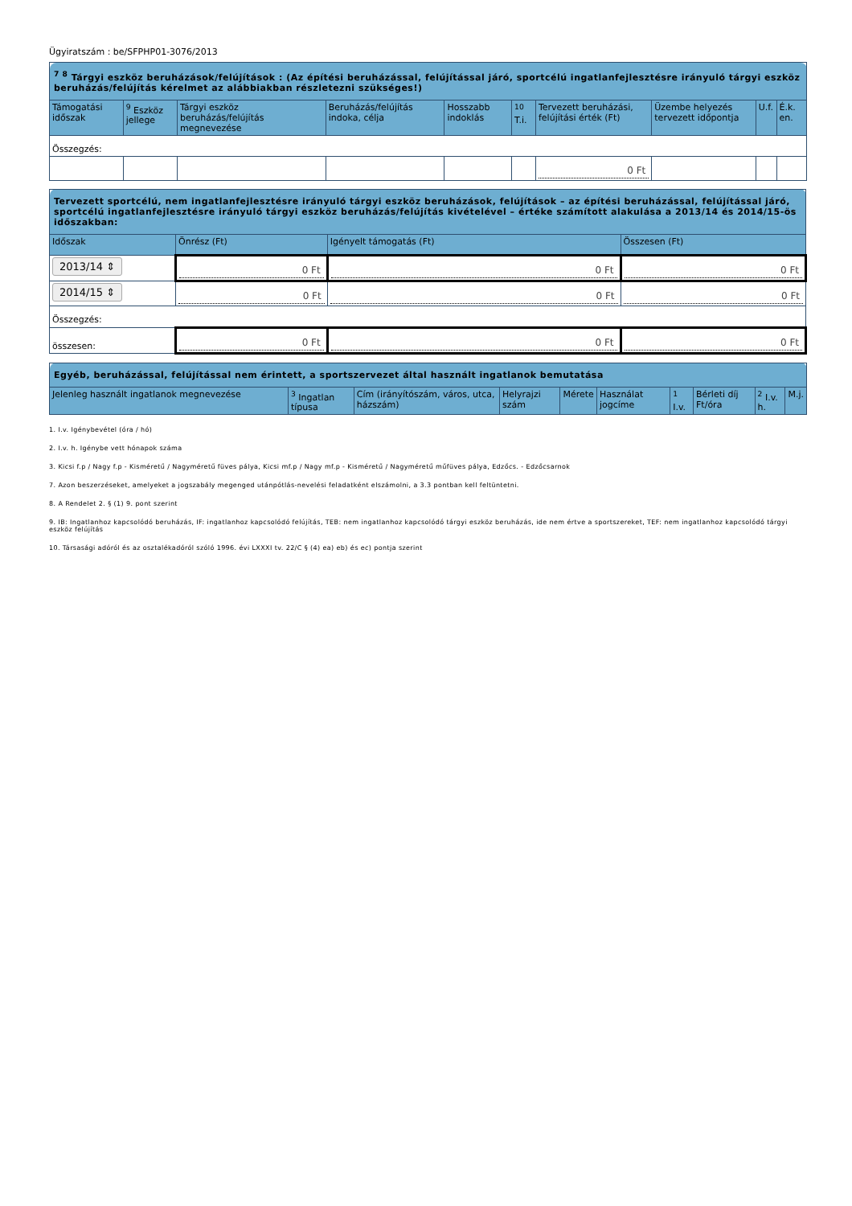Ügyiratszám : be/SFPHP01-3076/2013
| <sup>7 8</sup> Tárgyi eszköz beruházások/felújítások : (Az építési beruházással, felújítással járó, sportcélú ingatlanfejlesztésre irányuló tárgyi eszköz beruházás/felújítás kérelmet az alábbiakban részletezni szükséges!) | | | | | | | | | |
| Támogatási időszak | <sup>9</sup> Eszköz jellege | Tárgyi eszköz beruházás/felújítás megnevezése | Beruházás/felújítás indoka, célja | Hosszabb indoklás | <sup>10</sup> T.i. | Tervezett beruházási, felújítási érték (Ft) | Üzembe helyezés tervezett időpontja | U.f. | É.k. en. |
| Összegzés: | | | | | | | | | |
| | | | | | | 0 Ft | | | |
| Tervezett sportcélú, nem ingatlanfejlesztésre irányuló tárgyi eszköz beruházások, felújítások – az építési beruházással, felújítással járó, sportcélú ingatlanfejlesztésre irányuló tárgyi eszköz beruházás/felújítás kivételével – értéke számított alakulása a 2013/14 és 2014/15-ös időszakban: | | | |
| Időszak | Önrész (Ft) | Igényelt támogatás (Ft) | Összesen (Ft) |
| 2013/14 ⇕ | 0 Ft | 0 Ft | 0 Ft |
| 2014/15 ⇕ | 0 Ft | 0 Ft | 0 Ft |
| Összegzés: | | | |
| összesen: | 0 Ft | 0 Ft | 0 Ft |
| Egyéb, beruházással, felújítással nem érintett, a sportszervezet által használt ingatlanok bemutatása | | | | | | | | | |
| Jelenleg használt ingatlanok megnevezése | <sup>3</sup> Ingatlan típusa | Cím (irányítószám, város, utca, házszám) | Helyrajzi szám | Mérete | Használat jogcíme | <sup>1</sup> I.v. | Bérleti díj Ft/óra | <sup>2</sup> I.v. h. | M.j. |
1. I.v. Igénybevétel (óra / hó)
2. I.v. h. Igénybe vett hónapok száma
3. Kicsi f.p / Nagy f.p - Kisméretű / Nagyméretű füves pálya, Kicsi mf.p / Nagy mf.p - Kisméretű / Nagyméretű műfüves pálya, Edzőcs. - Edzőcsarnok
7. Azon beszerzéseket, amelyeket a jogszabály megenged utánpótlás-nevelési feladatként elszámolni, a 3.3 pontban kell feltüntetni.
8. A Rendelet 2. § (1) 9. pont szerint
9. IB: Ingatlanhoz kapcsolódó beruházás, IF: ingatlanhoz kapcsolódó felújítás, TEB: nem ingatlanhoz kapcsolódó tárgyi eszköz beruházás, ide nem értve a sportszereket, TEF: nem ingatlanhoz kapcsolódó tárgyi eszköz felújítás
10. Társasági adóról és az osztalékadóról szóló 1996. évi LXXXI tv. 22/C § (4) ea) eb) és ec) pontja szerint